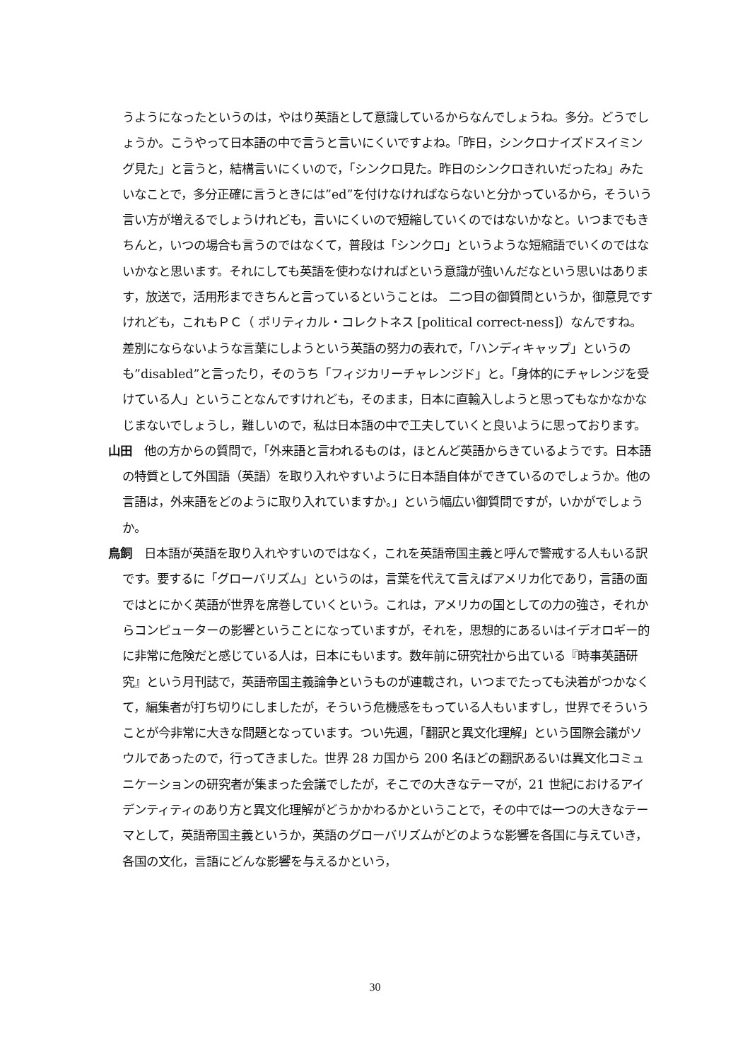うようになったというのは，やはり英語として意識しているからなんでしょうね。多分。どうでしょうか。こうやって日本語の中で言うと言いにくいですよね。「昨日，シンクロナイズドスイミング見た」と言うと，結構言いにくいので，「シンクロ見た。昨日のシンクロきれいだったね」みたいなことで，多分正確に言うときには”ed”を付けなければならないと分かっているから，そういう言い方が増えるでしょうけれども，言いにくいので短縮していくのではないかなと。いつまでもきちんと，いつの場合も言うのではなくて，普段は「シンクロ」というような短縮語でいくのではないかなと思います。それにしても英語を使わなければという意識が強いんだなという思いはあります，放送で，活用形まできちんと言っているということは。 二つ目の御質問というか，御意見ですけれども，これもＰＣ（ ポリティカル・コレクトネス [political correct-ness]）なんですね。差別にならないような言葉にしようという英語の努力の表れで，「ハンディキャップ」というのも”disabled”と言ったり，そのうち「フィジカリーチャレンジド」と。「身体的にチャレンジを受けている人」ということなんですけれども，そのまま，日本に直輸入しようと思ってもなかなかなじまないでしょうし，難しいので，私は日本語の中で工夫していくと良いように思っております。
山田　他の方からの質問で，「外来語と言われるものは，ほとんど英語からきているようです。日本語の特質として外国語（英語）を取り入れやすいように日本語自体ができているのでしょうか。他の言語は，外来語をどのように取り入れていますか。」という幅広い御質問ですが，いかがでしょうか。
鳥飼　日本語が英語を取り入れやすいのではなく，これを英語帝国主義と呼んで警戒する人もいる訳です。要するに「グローバリズム」というのは，言葉を代えて言えばアメリカ化であり，言語の面ではとにかく英語が世界を席巻していくという。これは，アメリカの国としての力の強さ，それからコンピューターの影響ということになっていますが，それを，思想的にあるいはイデオロギー的に非常に危険だと感じている人は，日本にもいます。数年前に研究社から出ている『時事英語研究』という月刊誌で，英語帝国主義論争というものが連載され，いつまでたっても決着がつかなくて，編集者が打ち切りにしましたが，そういう危機感をもっている人もいますし，世界でそういうことが今非常に大きな問題となっています。つい先週，「翻訳と異文化理解」という国際会議がソウルであったので，行ってきました。世界 28 カ国から 200 名ほどの翻訳あるいは異文化コミュニケーションの研究者が集まった会議でしたが，そこでの大きなテーマが，21 世紀におけるアイデンティティのあり方と異文化理解がどうかかわるかということで，その中では一つの大きなテーマとして，英語帝国主義というか，英語のグローバリズムがどのような影響を各国に与えていき，各国の文化，言語にどんな影響を与えるかという，
30